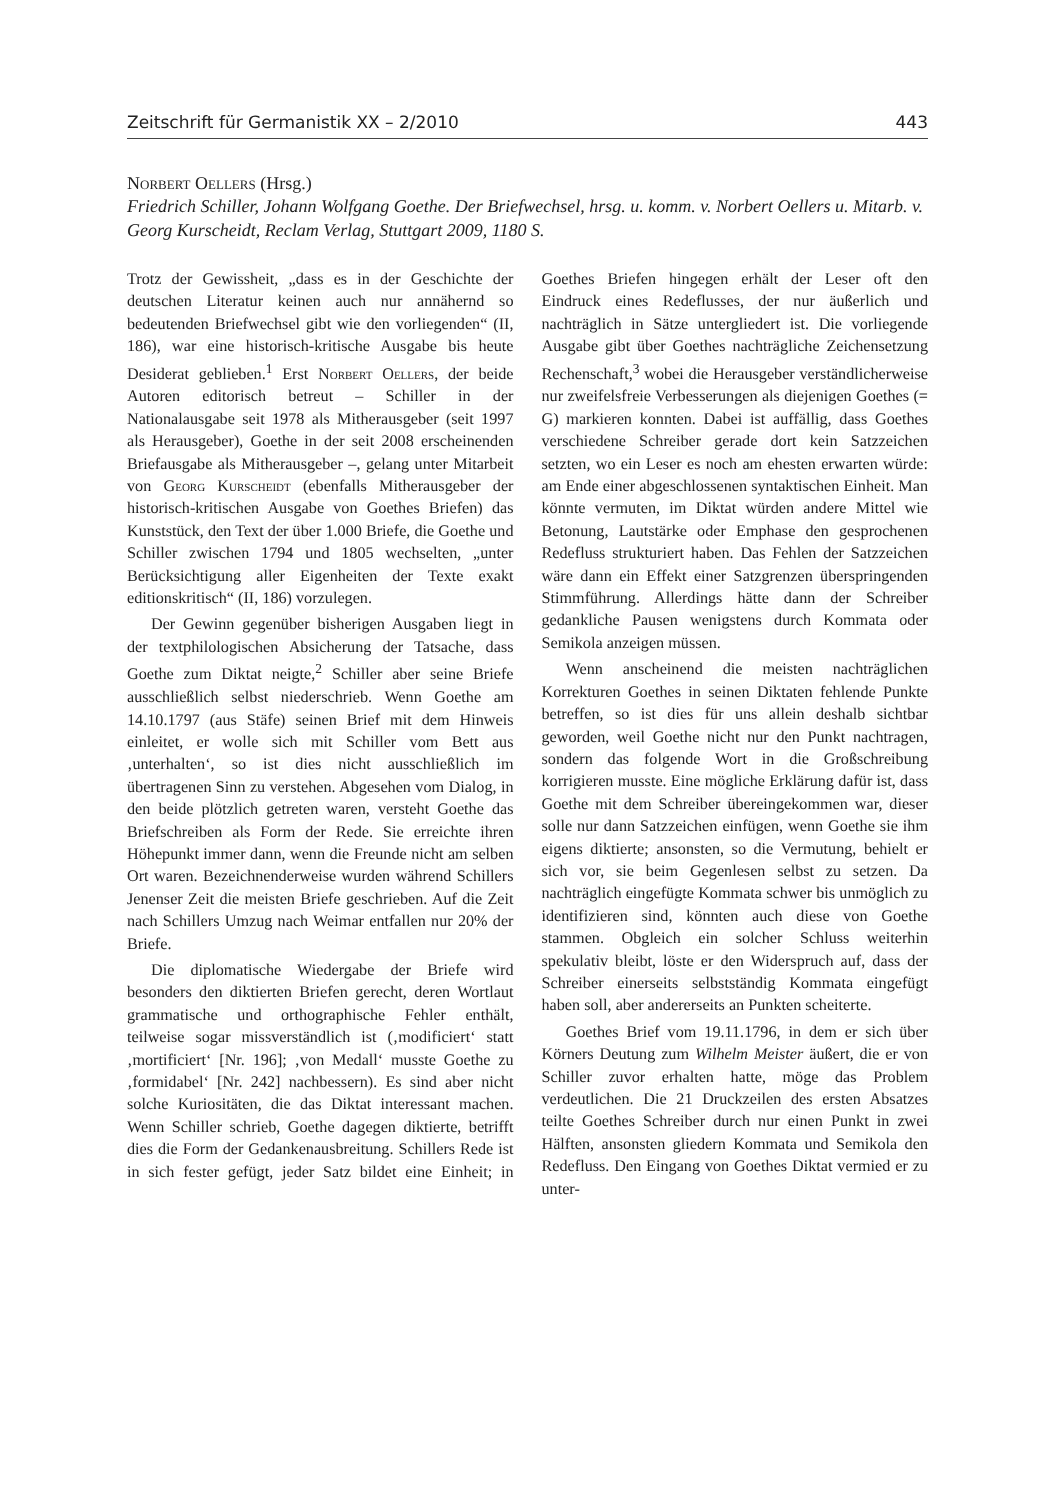Zeitschrift für Germanistik XX – 2/2010 443
Norbert Oellers (Hrsg.)
Friedrich Schiller, Johann Wolfgang Goethe. Der Briefwechsel, hrsg. u. komm. v. Norbert Oellers u. Mitarb. v. Georg Kurscheidt, Reclam Verlag, Stuttgart 2009, 1180 S.
Trotz der Gewissheit, „dass es in der Geschichte der deutschen Literatur keinen auch nur annähernd so bedeutenden Briefwechsel gibt wie den vorliegenden“ (II, 186), war eine historisch-kritische Ausgabe bis heute Desiderat geblieben.<sup>1</sup> Erst Norbert Oellers, der beide Autoren editorisch betreut – Schiller in der Nationalausgabe seit 1978 als Mitherausgeber (seit 1997 als Herausgeber), Goethe in der seit 2008 erscheinenden Briefausgabe als Mitherausgeber –, gelang unter Mitarbeit von Georg Kurscheidt (ebenfalls Mitherausgeber der historisch-kritischen Ausgabe von Goethes Briefen) das Kunststück, den Text der über 1.000 Briefe, die Goethe und Schiller zwischen 1794 und 1805 wechselten, „unter Berücksichtigung aller Eigenheiten der Texte exakt editionskritisch“ (II, 186) vorzulegen.
Der Gewinn gegenüber bisherigen Ausgaben liegt in der textphilologischen Absicherung der Tatsache, dass Goethe zum Diktat neigte,<sup>2</sup> Schiller aber seine Briefe ausschließlich selbst niederschrieb. Wenn Goethe am 14.10.1797 (aus Stäfe) seinen Brief mit dem Hinweis einleitet, er wolle sich mit Schiller vom Bett aus ‚unterhalten‘, so ist dies nicht ausschließlich im übertragenen Sinn zu verstehen. Abgesehen vom Dialog, in den beide plötzlich getreten waren, versteht Goethe das Briefschreiben als Form der Rede. Sie erreichte ihren Höhepunkt immer dann, wenn die Freunde nicht am selben Ort waren. Bezeichnenderweise wurden während Schillers Jenenser Zeit die meisten Briefe geschrieben. Auf die Zeit nach Schillers Umzug nach Weimar entfallen nur 20% der Briefe.
Die diplomatische Wiedergabe der Briefe wird besonders den diktierten Briefen gerecht, deren Wortlaut grammatische und orthographische Fehler enthält, teilweise sogar missverständlich ist (‚modificiert‘ statt ‚mortificiert‘ [Nr. 196]; ‚von Medall‘ musste Goethe zu ‚formidabel‘ [Nr. 242] nachbessern). Es sind aber nicht solche Kuriositäten, die das Diktat interessant machen. Wenn Schiller schrieb, Goethe dagegen diktierte, betrifft dies die Form der Gedankenausbreitung. Schillers Rede ist in sich fester gefügt, jeder Satz bildet eine Einheit; in Goethes Briefen hingegen erhält der Leser oft den Eindruck eines Redeflusses, der nur äußerlich und nachträglich in Sätze untergliedert ist. Die vorliegende Ausgabe gibt über Goethes nachträgliche Zeichensetzung Rechenschaft,<sup>3</sup> wobei die Herausgeber verständlicherweise nur zweifelsfreie Verbesserungen als diejenigen Goethes (= G) markieren konnten. Dabei ist auffällig, dass Goethes verschiedene Schreiber gerade dort kein Satzzeichen setzten, wo ein Leser es noch am ehesten erwarten würde: am Ende einer abgeschlossenen syntaktischen Einheit. Man könnte vermuten, im Diktat würden andere Mittel wie Betonung, Lautstärke oder Emphase den gesprochenen Redefluss strukturiert haben. Das Fehlen der Satzzeichen wäre dann ein Effekt einer Satzgrenzen überspringenden Stimmführung. Allerdings hätte dann der Schreiber gedankliche Pausen wenigstens durch Kommata oder Semikola anzeigen müssen.
Wenn anscheinend die meisten nachträglichen Korrekturen Goethes in seinen Diktaten fehlende Punkte betreffen, so ist dies für uns allein deshalb sichtbar geworden, weil Goethe nicht nur den Punkt nachtragen, sondern das folgende Wort in die Großschreibung korrigieren musste. Eine mögliche Erklärung dafür ist, dass Goethe mit dem Schreiber übereingekommen war, dieser solle nur dann Satzzeichen einfügen, wenn Goethe sie ihm eigens diktierte; ansonsten, so die Vermutung, behielt er sich vor, sie beim Gegenlesen selbst zu setzen. Da nachträglich eingefügte Kommata schwer bis unmöglich zu identifizieren sind, könnten auch diese von Goethe stammen. Obgleich ein solcher Schluss weiterhin spekulativ bleibt, löste er den Widerspruch auf, dass der Schreiber einerseits selbstständig Kommata eingefügt haben soll, aber andererseits an Punkten scheiterte.
Goethes Brief vom 19.11.1796, in dem er sich über Körners Deutung zum Wilhelm Meister äußert, die er von Schiller zuvor erhalten hatte, möge das Problem verdeutlichen. Die 21 Druckzeilen des ersten Absatzes teilte Goethes Schreiber durch nur einen Punkt in zwei Hälften, ansonsten gliedern Kommata und Semikola den Redefluss. Den Eingang von Goethes Diktat vermied er zu unter-